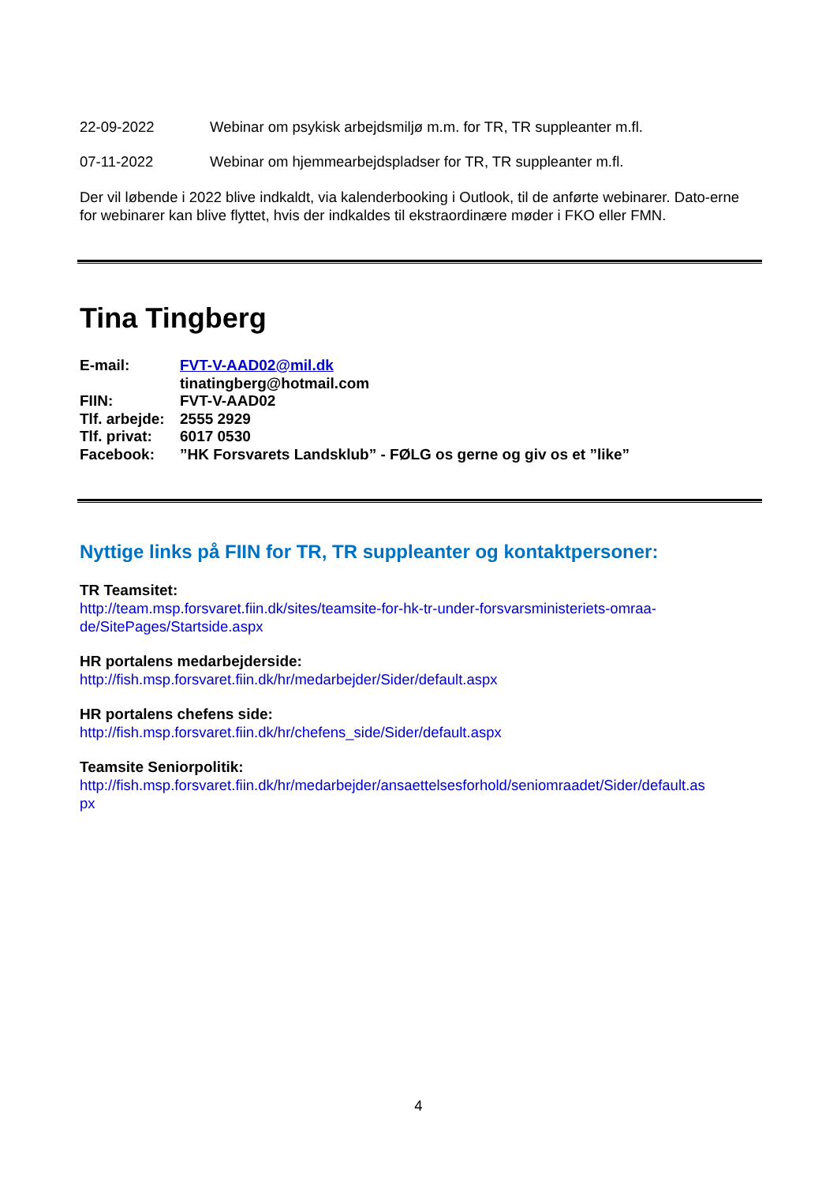22-09-2022 Webinar om psykisk arbejdsmiljø m.m. for TR, TR suppleanter m.fl.
07-11-2022 Webinar om hjemmearbejdspladser for TR, TR suppleanter m.fl.
Der vil løbende i 2022 blive indkaldt, via kalenderbooking i Outlook, til de anførte webinarer. Dato-erne for webinarer kan blive flyttet, hvis der indkaldes til ekstraordinære møder i FKO eller FMN.
Tina Tingberg
E-mail: FVT-V-AAD02@mil.dk
tinatingberg@hotmail.com
FIIN: FVT-V-AAD02
Tlf. arbejde: 2555 2929
Tlf. privat: 6017 0530
Facebook:”HK Forsvarets Landsklub” - FØLG os gerne og giv os et ”like”
Nyttige links på FIIN for TR, TR suppleanter og kontaktpersoner:
TR Teamsitet:
http://team.msp.forsvaret.fiin.dk/sites/teamsite-for-hk-tr-under-forsvarsministeriets-omraa-
de/SitePages/Startside.aspx
HR portalens medarbejderside:
http://fish.msp.forsvaret.fiin.dk/hr/medarbejder/Sider/default.aspx
HR portalens chefens side:
http://fish.msp.forsvaret.fiin.dk/hr/chefens_side/Sider/default.aspx
Teamsite Seniorpolitik:
http://fish.msp.forsvaret.fiin.dk/hr/medarbejder/ansaettelsesforhold/seniomraadet/Sider/default.as
px
4